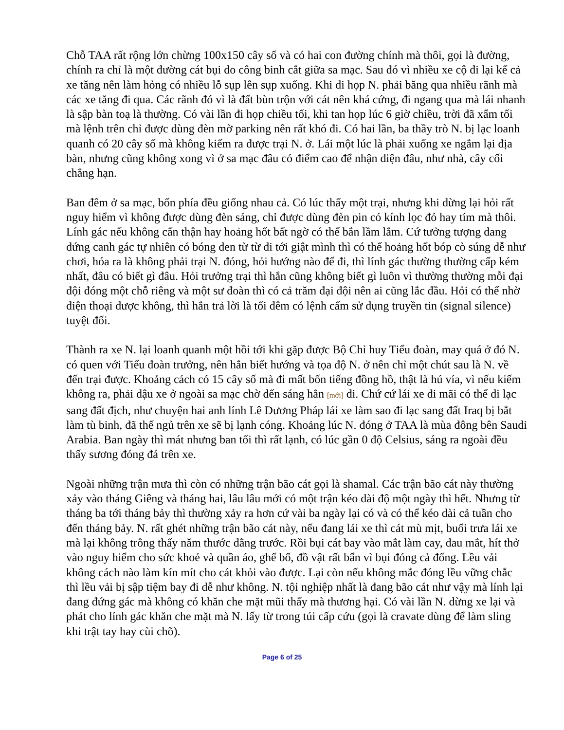Chỗ TAA rất rộng lớn chừng 100x150 cây số và có hai con đường chính mà thôi, gọi là đường, chính ra chỉ là một đường cát bụi do công binh cắt giữa sa mạc. Sau đó vì nhiều xe cộ đi lại kể cả xe tăng nên làm hỏng có nhiều lỗ sụp lên sụp xuống. Khi đi họp N. phải băng qua nhiều rãnh mà các xe tăng đi qua. Các rãnh đó vì là đất bùn trộn với cát nên khá cứng, đi ngang qua mà lái nhanh là sập bàn toạ là thường. Có vài lần đi họp chiều tối, khi tan họp lúc 6 giờ chiều, trời đã xẩm tối mà lệnh trên chỉ được dùng đèn mờ parking nên rất khó đi. Có hai lần, ba thầy trò N. bị lạc loanh quanh có 20 cây số mà không kiếm ra được trại N. ở. Lái một lúc là phải xuống xe ngắm lại địa bàn, nhưng cũng không xong vì ở sa mạc đâu có điểm cao để nhận diện đâu, như nhà, cây cối chẳng hạn.
Ban đêm ở sa mạc, bốn phía đều giống nhau cả. Có lúc thấy một trại, nhưng khi dừng lại hỏi rất nguy hiểm vì không được dùng đèn sáng, chỉ được dùng đèn pin có kính lọc đỏ hay tím mà thôi. Lính gác nếu không cẩn thận hay hoảng hốt bất ngờ có thể bắn lầm lắm. Cứ tưởng tượng đang đứng canh gác tự nhiên có bóng đen từ từ đi tới giật mình thì có thể hoảng hốt bóp cò súng dễ như chơi, hóa ra là không phải trại N. đóng, hỏi hướng nào để đi, thì lính gác thường thường cấp kém nhất, đâu có biết gì đâu. Hỏi trưởng trại thì hắn cũng không biết gì luôn vì thường thường mỗi đại đội đóng một chỗ riêng và một sư đoàn thì có cả trăm đại đội nên ai cũng lắc đầu. Hỏi có thể nhờ điện thoại được không, thì hắn trả lời là tối đêm có lệnh cấm sử dụng truyền tin (signal silence) tuyệt đối.
Thành ra xe N. lại loanh quanh một hồi tới khi gặp được Bộ Chỉ huy Tiểu đoàn, may quá ở đó N. có quen với Tiểu đoàn trưởng, nên hắn biết hướng và tọa độ N. ở nên chỉ một chút sau là N. về đến trại được. Khoảng cách có 15 cây số mà đi mất bốn tiếng đồng hồ, thật là hú vía, vì nếu kiếm không ra, phải đậu xe ở ngoài sa mạc chờ đến sáng hẳn [mới] đi. Chứ cứ lái xe đi mãi có thể đi lạc sang đất địch, như chuyện hai anh lính Lê Dương Pháp lái xe làm sao đi lạc sang đất Iraq bị bắt làm tù binh, đã thế ngủ trên xe sẽ bị lạnh cóng. Khoảng lúc N. đóng ở TAA là mùa đông bên Saudi Arabia. Ban ngày thì mát nhưng ban tối thì rất lạnh, có lúc gần 0 độ Celsius, sáng ra ngoài đều thấy sương đóng đá trên xe.
Ngoài những trận mưa thì còn có những trận bão cát gọi là shamal. Các trận bão cát này thường xảy vào tháng Giêng và tháng hai, lâu lâu mới có một trận kéo dài độ một ngày thì hết. Nhưng từ tháng ba tới tháng bảy thì thường xảy ra hơn cứ vài ba ngày lại có và có thể kéo dài cả tuần cho đến tháng bảy. N. rất ghét những trận bão cát này, nếu đang lái xe thì cát mù mịt, buổi trưa lái xe mà lại không trông thấy năm thước đằng trước. Rồi bụi cát bay vào mắt làm cay, đau mắt, hít thở vào nguy hiểm cho sức khoẻ và quần áo, ghế bố, đồ vật rất bẩn vì bụi đóng cả đống. Lều vải không cách nào làm kín mít cho cát khỏi vào được. Lại còn nếu không mắc đóng lều vững chắc thì lều vải bị sập tiệm bay đi dễ như không. N. tội nghiệp nhất là đang bão cát như vậy mà lính lại đang đứng gác mà không có khăn che mặt mũi thấy mà thương hại. Có vài lần N. dừng xe lại và phát cho lính gác khăn che mặt mà N. lấy từ trong túi cấp cứu (gọi là cravate dùng để làm sling khi trật tay hay cùi chõ).
Page 6 of 25